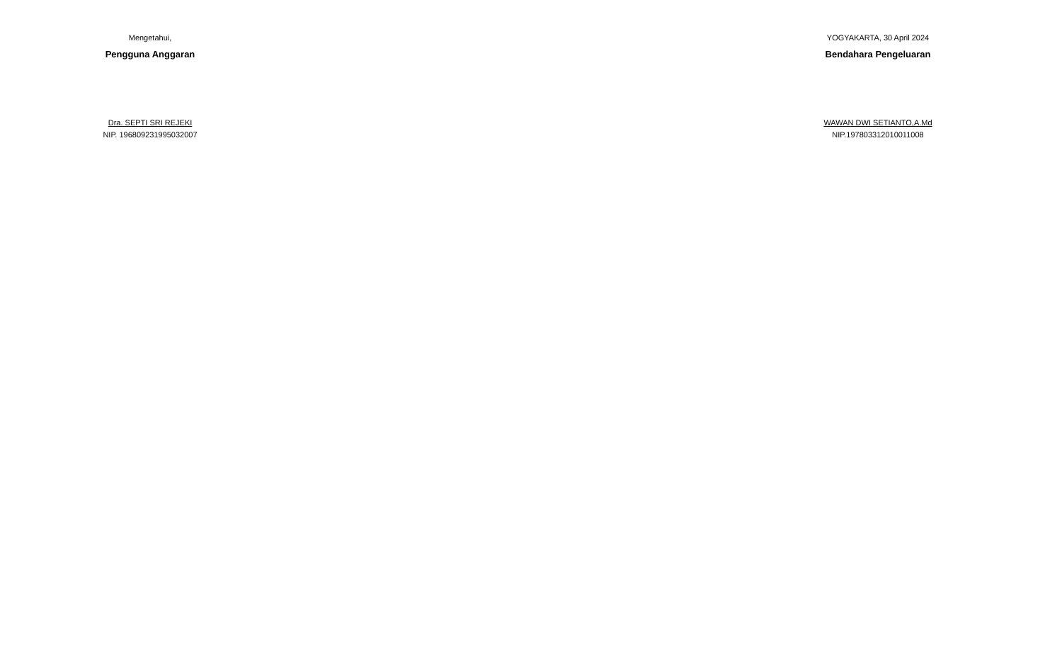Mengetahui,
Pengguna Anggaran
Dra. SEPTI SRI REJEKI
NIP. 196809231995032007
YOGYAKARTA, 30 April 2024
Bendahara Pengeluaran
WAWAN DWI SETIANTO,A.Md
NIP.197803312010011008